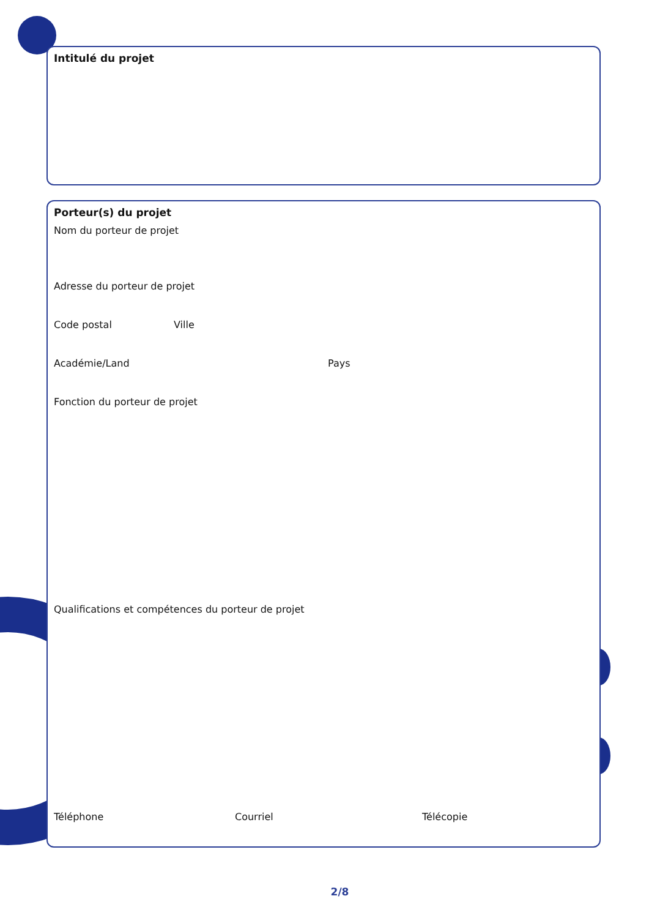Intitulé du projet
Porteur(s) du projet
Nom du porteur de projet
Adresse du porteur de projet
Code postal Ville
Académie/Land Pays
Fonction du porteur de projet
Qualifications et compétences du porteur de projet
Téléphone Courriel Télécopie
2/8